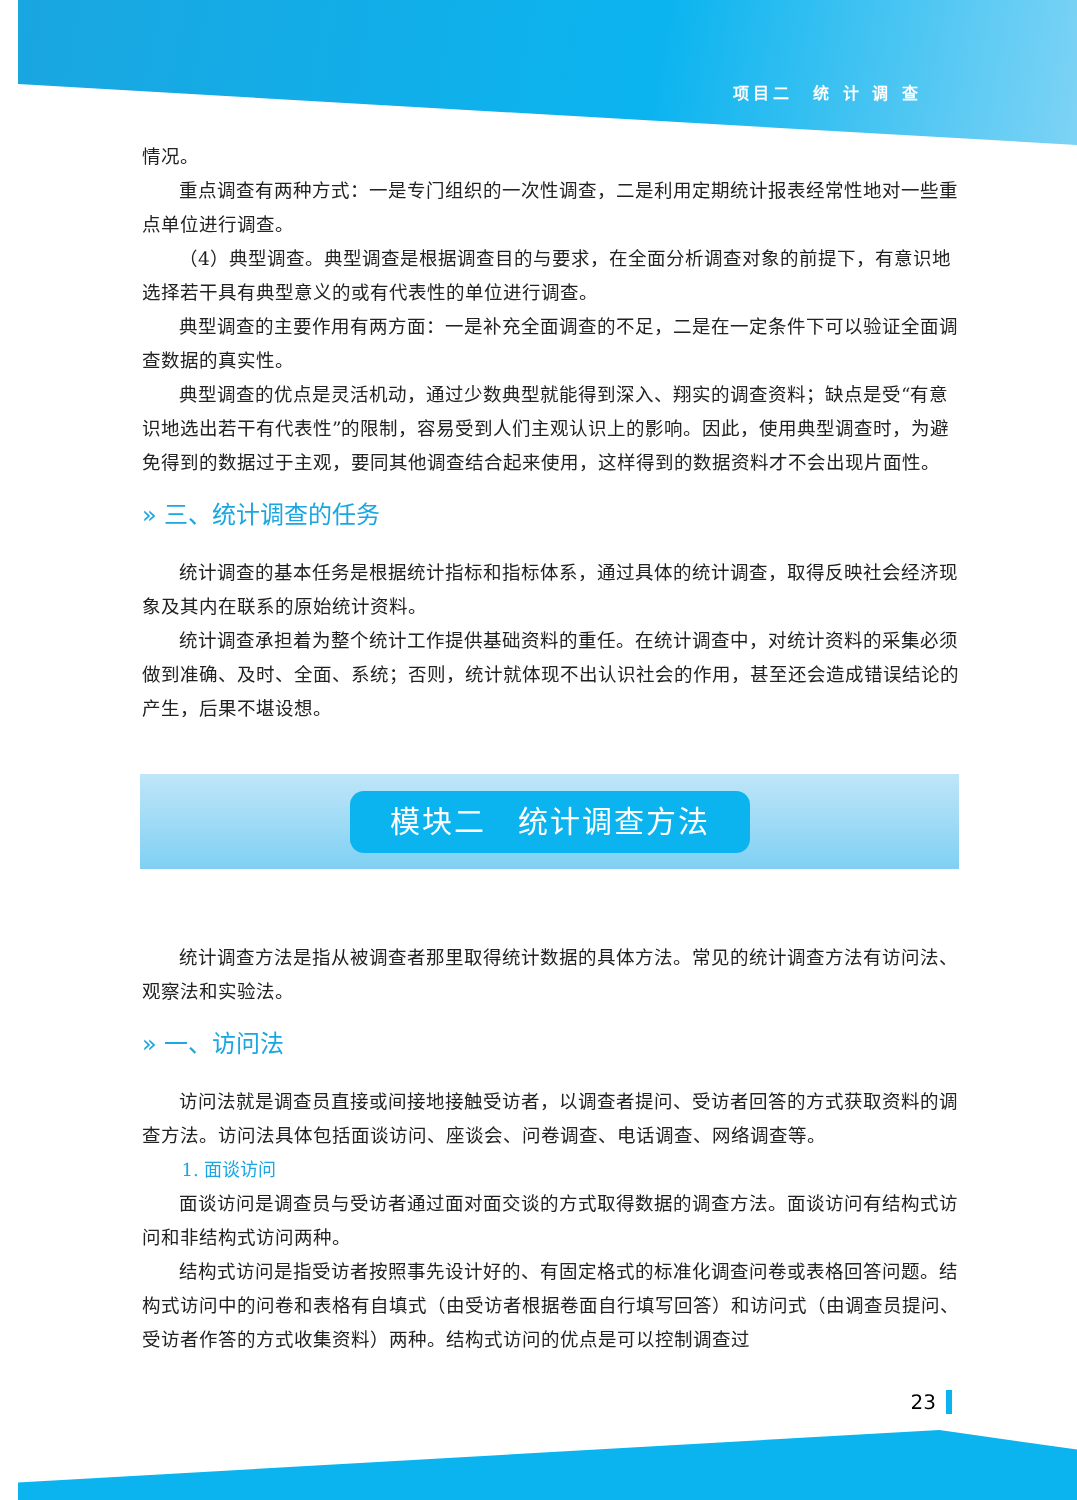项目二　统 计 调 查
情况。
重点调查有两种方式：一是专门组织的一次性调查，二是利用定期统计报表经常性地对一些重点单位进行调查。
（4）典型调查。典型调查是根据调查目的与要求，在全面分析调查对象的前提下，有意识地选择若干具有典型意义的或有代表性的单位进行调查。
典型调查的主要作用有两方面：一是补充全面调查的不足，二是在一定条件下可以验证全面调查数据的真实性。
典型调查的优点是灵活机动，通过少数典型就能得到深入、翔实的调查资料；缺点是受“有意识地选出若干有代表性”的限制，容易受到人们主观认识上的影响。因此，使用典型调查时，为避免得到的数据过于主观，要同其他调查结合起来使用，这样得到的数据资料才不会出现片面性。
» 三、统计调查的任务
统计调查的基本任务是根据统计指标和指标体系，通过具体的统计调查，取得反映社会经济现象及其内在联系的原始统计资料。
统计调查承担着为整个统计工作提供基础资料的重任。在统计调查中，对统计资料的采集必须做到准确、及时、全面、系统；否则，统计就体现不出认识社会的作用，甚至还会造成错误结论的产生，后果不堪设想。
模块二　统计调查方法
统计调查方法是指从被调查者那里取得统计数据的具体方法。常见的统计调查方法有访问法、观察法和实验法。
» 一、访问法
访问法就是调查员直接或间接地接触受访者，以调查者提问、受访者回答的方式获取资料的调查方法。访问法具体包括面谈访问、座谈会、问卷调查、电话调查、网络调查等。
1. 面谈访问
面谈访问是调查员与受访者通过面对面交谈的方式取得数据的调查方法。面谈访问有结构式访问和非结构式访问两种。
结构式访问是指受访者按照事先设计好的、有固定格式的标准化调查问卷或表格回答问题。结构式访问中的问卷和表格有自填式（由受访者根据卷面自行填写回答）和访问式（由调查员提问、受访者作答的方式收集资料）两种。结构式访问的优点是可以控制调查过
23